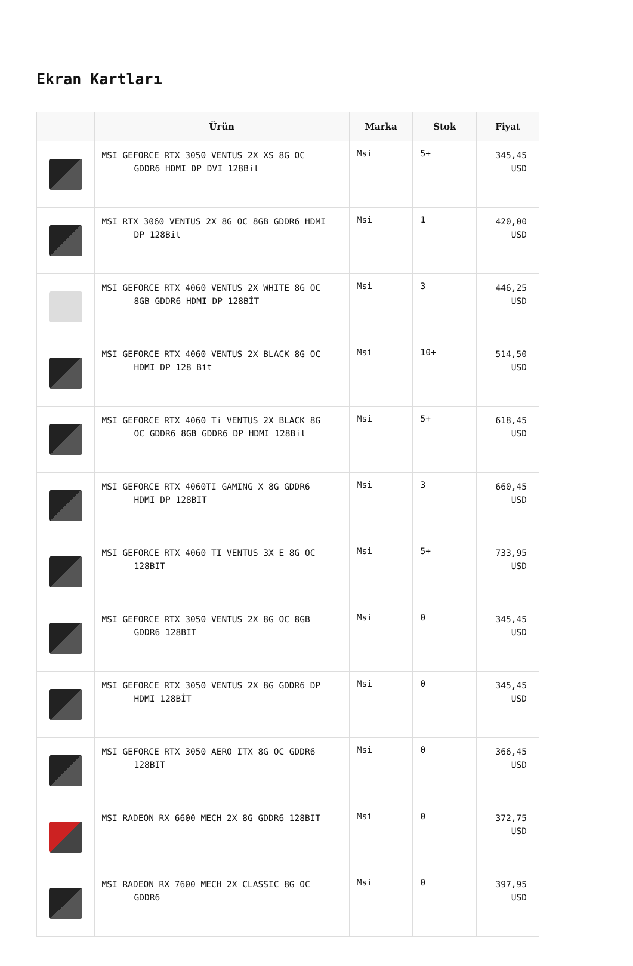Ekran Kartları
| | Ürün | Marka | Stok | Fiyat |
| --- | --- | --- | --- | --- |
| | MSI GEFORCE RTX 3050 VENTUS 2X XS 8G OC GDDR6 HDMI DP DVI 128Bit | Msi | 5+ | 345,45 USD |
| | MSI RTX 3060 VENTUS 2X 8G OC 8GB GDDR6 HDMI DP 128Bit | Msi | 1 | 420,00 USD |
| | MSI GEFORCE RTX 4060 VENTUS 2X WHITE 8G OC 8GB GDDR6 HDMI DP 128BİT | Msi | 3 | 446,25 USD |
| | MSI GEFORCE RTX 4060 VENTUS 2X BLACK 8G OC HDMI DP 128 Bit | Msi | 10+ | 514,50 USD |
| | MSI GEFORCE RTX 4060 Ti VENTUS 2X BLACK 8G OC GDDR6 8GB GDDR6 DP HDMI 128Bit | Msi | 5+ | 618,45 USD |
| | MSI GEFORCE RTX 4060TI GAMING X 8G GDDR6 HDMI DP 128BIT | Msi | 3 | 660,45 USD |
| | MSI GEFORCE RTX 4060 TI VENTUS 3X E 8G OC 128BIT | Msi | 5+ | 733,95 USD |
| | MSI GEFORCE RTX 3050 VENTUS 2X 8G OC 8GB GDDR6 128BIT | Msi | 0 | 345,45 USD |
| | MSI GEFORCE RTX 3050 VENTUS 2X 8G GDDR6 DP HDMI 128BİT | Msi | 0 | 345,45 USD |
| | MSI GEFORCE RTX 3050 AERO ITX 8G OC GDDR6 128BIT | Msi | 0 | 366,45 USD |
| | MSI RADEON RX 6600 MECH 2X 8G GDDR6 128BIT | Msi | 0 | 372,75 USD |
| | MSI RADEON RX 7600 MECH 2X CLASSIC 8G OC GDDR6 | Msi | 0 | 397,95 USD |